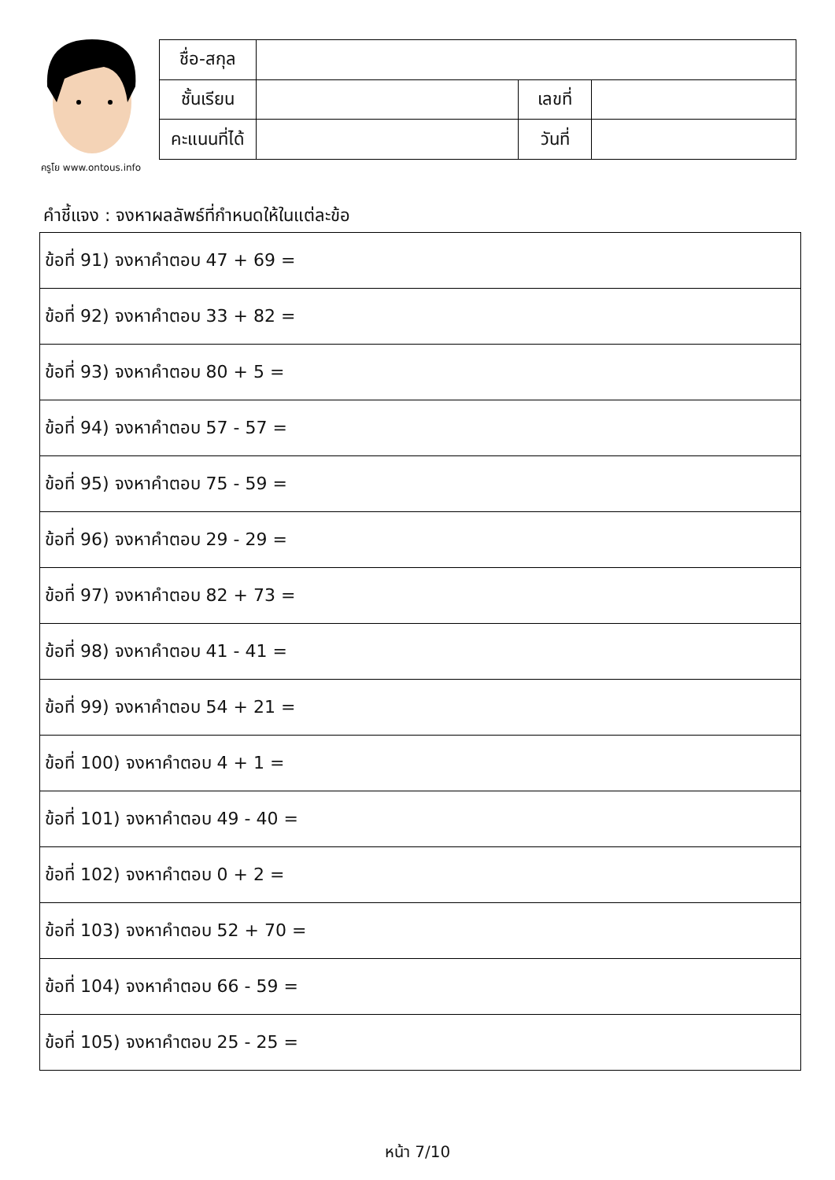ครูโย www.ontous.info
| ชื่อ-สกุล | | | |
| ชั้นเรียน | | เลขที่ | |
| คะแนนที่ได้ | | วันที่ | |
คำชี้แจง : จงหาผลลัพธ์ที่กำหนดให้ในแต่ละข้อ
| ข้อที่ 91) จงหาคำตอบ 47 + 69 = |
| ข้อที่ 92) จงหาคำตอบ 33 + 82 = |
| ข้อที่ 93) จงหาคำตอบ 80 + 5 = |
| ข้อที่ 94) จงหาคำตอบ 57 - 57 = |
| ข้อที่ 95) จงหาคำตอบ 75 - 59 = |
| ข้อที่ 96) จงหาคำตอบ 29 - 29 = |
| ข้อที่ 97) จงหาคำตอบ 82 + 73 = |
| ข้อที่ 98) จงหาคำตอบ 41 - 41 = |
| ข้อที่ 99) จงหาคำตอบ 54 + 21 = |
| ข้อที่ 100) จงหาคำตอบ 4 + 1 = |
| ข้อที่ 101) จงหาคำตอบ 49 - 40 = |
| ข้อที่ 102) จงหาคำตอบ 0 + 2 = |
| ข้อที่ 103) จงหาคำตอบ 52 + 70 = |
| ข้อที่ 104) จงหาคำตอบ 66 - 59 = |
| ข้อที่ 105) จงหาคำตอบ 25 - 25 = |
หน้า 7/10